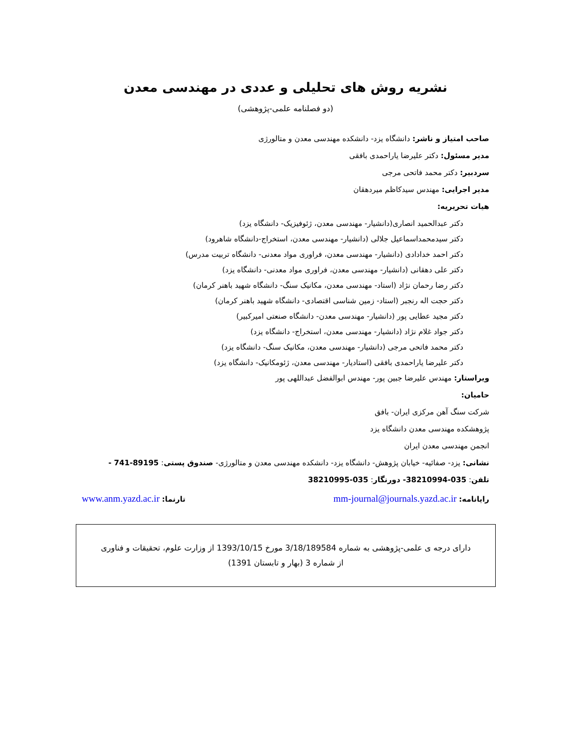نشریه روش های تحلیلی و عددی در مهندسی معدن
(دو فصلنامه علمی-پژوهشی)
صاحب امتیاز و ناشر: دانشگاه یزد- دانشکده مهندسی معدن و متالورژی
مدیر مسئول: دکتر علیرضا یاراحمدی بافقی
سردبیر: دکتر محمد فاتحی مرجی
مدیر اجرایی: مهندس سیدکاظم میردهقان
هیات تحریریه:
دکتر عبدالحمید انصاری(دانشیار- مهندسی معدن، ژئوفیزیک- دانشگاه یزد)
دکتر سیدمحمداسماعیل جلالی (دانشیار- مهندسی معدن، استخراج-دانشگاه شاهرود)
دکتر احمد خدادادی (دانشیار- مهندسی معدن، فراوری مواد معدنی- دانشگاه تربیت مدرس)
دکتر علی دهقانی (دانشیار- مهندسی معدن، فراوری مواد معدنی- دانشگاه یزد)
دکتر رضا رحمان نژاد (استاد- مهندسی معدن، مکانیک سنگ- دانشگاه شهید باهنر کرمان)
دکتر حجت اله رنجبر (استاد- زمین شناسی اقتصادی- دانشگاه شهید باهنر کرمان)
دکتر مجید عطایی پور (دانشیار- مهندسی معدن- دانشگاه صنعتی امیرکبیر)
دکتر جواد غلام نژاد (دانشیار- مهندسی معدن، استخراج- دانشگاه یزد)
دکتر محمد فاتحی مرجی (دانشیار- مهندسی معدن، مکانیک سنگ- دانشگاه یزد)
دکتر علیرضا یاراحمدی بافقی (استادیار- مهندسی معدن، ژئومکانیک- دانشگاه یزد)
ویراستار: مهندس علیرضا جبین پور- مهندس ابوالفضل عبداللهی پور
حامیان:
شرکت سنگ آهن مرکزی ایران- بافق
پژوهشکده مهندسی معدن دانشگاه یزد
انجمن مهندسی معدن ایران
نشانی: یزد- صفائیه- خیابان پژوهش- دانشگاه یزد- دانشکده مهندسی معدن و متالورژی- صندوق پستی: 89195-741 -
تلفن: 035-38210994- دورنگار: 035-38210995
رایانامه: mm-journal@journals.yazd.ac.ir تارنما: www.anm.yazd.ac.ir
دارای درجه ی علمی-پژوهشی به شماره 3/18/189584 مورخ 1393/10/15 از وزارت علوم، تحقیقات و فناوری
از شماره 3 (بهار و تابستان 1391)